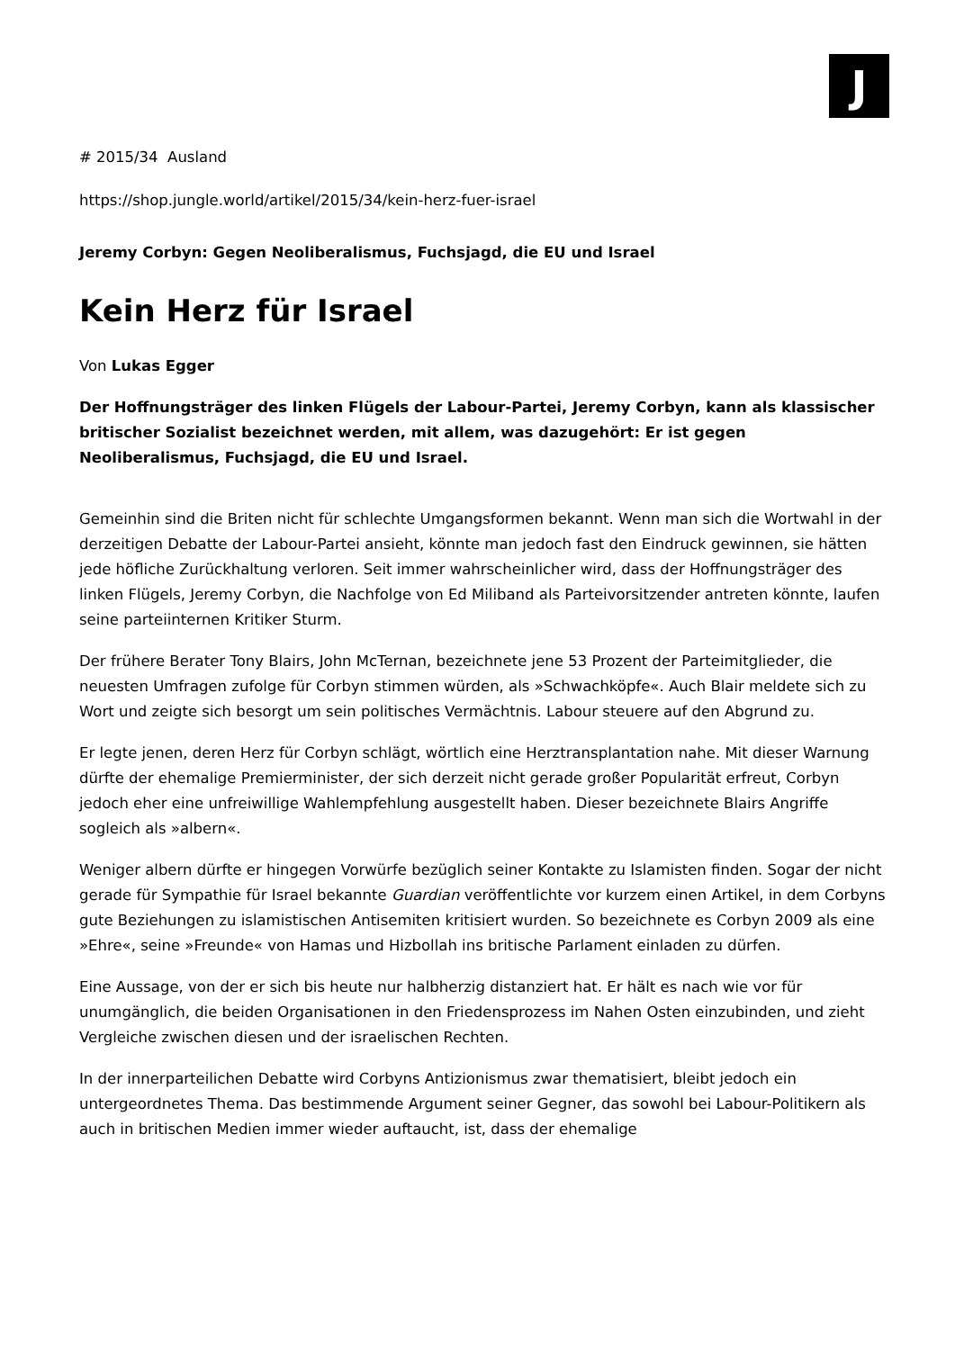J
# 2015/34 Ausland
https://shop.jungle.world/artikel/2015/34/kein-herz-fuer-israel
Jeremy Corbyn: Gegen Neoliberalismus, Fuchsjagd, die EU und Israel
Kein Herz für Israel
Von Lukas Egger
Der Hoffnungsträger des linken Flügels der Labour-Partei, Jeremy Corbyn, kann als klassischer britischer Sozialist bezeichnet werden, mit allem, was dazugehört: Er ist gegen Neoliberalismus, Fuchsjagd, die EU und Israel.
Gemeinhin sind die Briten nicht für schlechte Umgangsformen bekannt. Wenn man sich die Wortwahl in der derzeitigen Debatte der Labour-Partei ansieht, könnte man jedoch fast den Eindruck gewinnen, sie hätten jede höfliche Zurückhaltung verloren. Seit immer wahrscheinlicher wird, dass der Hoffnungsträger des linken Flügels, Jeremy Corbyn, die Nachfolge von Ed Miliband als Parteivorsitzender antreten könnte, laufen seine parteiinternen Kritiker Sturm.
Der frühere Berater Tony Blairs, John McTernan, bezeichnete jene 53 Prozent der Parteimitglieder, die neuesten Umfragen zufolge für Corbyn stimmen würden, als »Schwachköpfe«. Auch Blair meldete sich zu Wort und zeigte sich besorgt um sein politisches Vermächtnis. Labour steuere auf den Abgrund zu.
Er legte jenen, deren Herz für Corbyn schlägt, wörtlich eine Herztransplantation nahe. Mit dieser Warnung dürfte der ehemalige Premierminister, der sich derzeit nicht gerade großer Popularität erfreut, Corbyn jedoch eher eine unfreiwillige Wahlempfehlung ausgestellt haben. Dieser bezeichnete Blairs Angriffe sogleich als »albern«.
Weniger albern dürfte er hingegen Vorwürfe bezüglich seiner Kontakte zu Islamisten finden. Sogar der nicht gerade für Sympathie für Israel bekannte Guardian veröffentlichte vor kurzem einen Artikel, in dem Corbyns gute Beziehungen zu islamistischen Antisemiten kritisiert wurden. So bezeichnete es Corbyn 2009 als eine »Ehre«, seine »Freunde« von Hamas und Hizbollah ins britische Parlament einladen zu dürfen.
Eine Aussage, von der er sich bis heute nur halbherzig distanziert hat. Er hält es nach wie vor für unumgänglich, die beiden Organisationen in den Friedensprozess im Nahen Osten einzubinden, und zieht Vergleiche zwischen diesen und der israelischen Rechten.
In der innerparteilichen Debatte wird Corbyns Antizionismus zwar thematisiert, bleibt jedoch ein untergeordnetes Thema. Das bestimmende Argument seiner Gegner, das sowohl bei Labour-Politikern als auch in britischen Medien immer wieder auftaucht, ist, dass der ehemalige